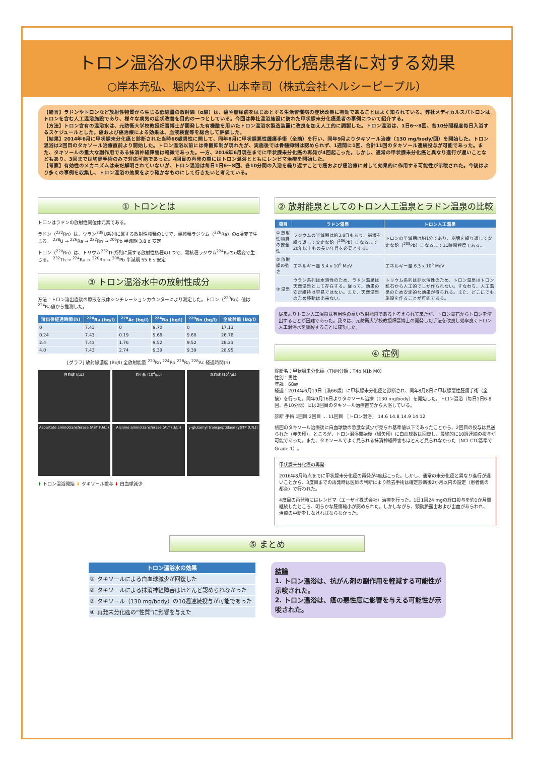トロン温浴水の甲状腺未分化癌患者に対する効果
○岸本充弘、堀内公子、山本幸司（株式会社ヘルシーピープル）
【緒言】ラドンやトロンなど放射性物質から生じる低線量の放射線（α線）は、癌や糖尿病をはじめとする生活習慣病の症状改善に有効であることはよく知られている。弊社メディカルスパトロンはトロンを含む人工温浴施設であり、様々な病気の症状改善を目的の一つとしている。今回は弊社温浴施設に訪れた甲状腺未分化癌患者の事例について紹介する。
【方法】トロン含有の温浴水は、元防衛大学校教授畑晋博士が開発した有機酸を用いたトロン温浴水製造装置に改良を加え人工的に調製した。トロン温浴は、1日6～8回、各10分間程度毎日入浴するスケジュールとした。癌および癌治療による効果は、血液検査等を総合して評価した。
【結果】2014年6月に甲状腺未分化癌と診断された当時66歳男性に関して、同年8月に甲状腺悪性腫瘍手術（全摘）を行い、同年9月よりタキソール治療（130 mg/body/回）を開始した。トロン温浴は2回目のタキソール治療直前より開始した。トロン温浴以前には骨髄抑制が現れたが、実施後では骨髄抑制は認められず、1週間に1回、合計11回のタキソール連続投与が可能であった。また、タキソールの重大な副作用である抹消神経障害は軽微であった。一方、2016年6月現在までに甲状腺未分化癌の再発が4回起こった。しかし、通常の甲状腺未分化癌と異なり進行が遅いことなどもあり、3回までは切除手術のみで対応可能であった。4回目の再発の際にはトロン温浴とともにレンビマ治療を開始した。
【考察】有効性のメカニズムは未だ解明されていないが、トロン温浴は毎日1日6～8回、各10分間の入浴を繰り返すことで癌および癌治療に対して効果的に作用する可能性が示唆された。今後はより多くの事例を収集し、トロン温浴の効果をより確かなものにして行きたいと考えている。
① トロンとは
トロンはラドンの放射性同位体元素である。
ラドン（<sup>222</sup>Rn）は、ウラン<sup>238</sup>U系列に属する放射性核種の1つで、親核種ラジウム（<sup>226</sup>Ra）のα壊変で生じる。 <sup>238</sup>U → <sup>226</sup>Ra → <sup>222</sup>Rn → <sup>206</sup>Pb 半減期 3.8 d 安定
トロン（<sup>220</sup>Rn）は、トリウム<sup>232</sup>Th系列に属する放射性核種の1つで、親核種ラジウム<sup>224</sup>Raのα壊変で生じる。 <sup>232</sup>Th → <sup>224</sup>Ra → <sup>220</sup>Rn → <sup>208</sup>Pb 半減期 55.6 s 安定
③ トロン温浴水中の放射性成分
方法：トロン溶出直後の原液を液体シンチレーションカウンターにより測定した。トロン（<sup>220</sup>Rn）値は<sup>224</sup>Ra値から推測した。
| 溶出後経過時間(h) | <sup>228</sup>Ra (bq/l) | <sup>228</sup>Ac (bq/l) | <sup>224</sup>Ra (bq/l) | <sup>220</sup>Rn (bq/l) | 全放射能 (Bq/l) |
| --- | --- | --- | --- | --- | --- |
| 0 | 7.43 | 0 | 9.70 | 0 | 17.13 |
| 0.24 | 7.43 | 0.19 | 9.68 | 9.68 | 26.78 |
| 2.4 | 7.43 | 1.76 | 9.52 | 9.52 | 28.23 |
| 4.0 | 7.43 | 2.74 | 9.39 | 9.39 | 28.95 |
[グラフ] 放射線濃度 (Bq/l) 全放射能量 <sup>220</sup>Rn <sup>224</sup>Ra <sup>228</sup>Ra <sup>228</sup>Ac 経過時間(h)
白血球 (/μL)
血小板 (10<sup>4</sup>/μL)
赤血球 (10<sup>4</sup>/μL)
Aspartate aminotransferase (AST (U/L))
Alanine aminotransferase (ALT (U/L))
γ-glutamyl transpeptidase (γGTP (U/L))
⬆ トロン温浴開始 ⬇ タキソール投与 ⬇ 白血球減少
② 放射能泉としてのトロン人工温泉とラドン温泉の比較
| 項目 | ラドン温泉 | トロン人工温泉 |
| --- | --- | --- |
| ① 放射性物質の安全性 | ラジウムの半減期は約3.8日もあり、崩壊を繰り返して安定な鉛（<sup>206</sup>Pb）になるまで20年以上もの長い年月を必要とする。 | トロンの半減期は約1分であり、崩壊を繰り返して安定な鉛（<sup>208</sup>Pb）になるまで11時間程度である。 |
| ② 放射線の強さ | エネルギー量 5.4 x 10<sup>6</sup> MeV | エネルギー量 6.3 x 10<sup>6</sup> MeV |
| ③ 温泉 | ウラン系列は水溶性のため、ラドン温泉は天然温泉として存在する。従って、効果の安定維持は容易ではない。また、天然温泉のため移動は出来ない。 | トリウム系列は非水溶性のため、トロン温泉はトロン鉱石から人工的でしか作られない。すなわち、人工温泉のため安定的な効果が得られる。また、どこにでも施設を作ることが可能である。 |
従来よりトロン人工温泉は有用性の高い放射能泉であると考えられて来たが、トロン鉱石からトロンを溶出することが困難であった。我々は、元防衛大学校教授畑晋博士の開発した手法を改良し効率良くトロン人工温浴水を調製することに成功した。
④ 症例
診断名：甲状腺未分化癌（TNM分類：T4b N1b M0）
性別：男性
年齢：68歳
経過：2014年6月19日（満66歳）に甲状腺未分化癌と診断され、同年8月8日に甲状腺悪性腫瘍手術（全摘）を行った。同年9月16日よりタキソール治療（130 mg/body）を開始した。トロン温浴（毎日1日6-8回、各10分間）には2回目のタキソール治療直前から入浴している。
診断 手術 1回目 2回目 … 11回目 ［トロン温浴］ 14.6 14.8 14.9 14.12
初回のタキソール治療後に白血球数の急激な減少が見られ基準値以下であったことから、2回目の投与は見送られた（赤矢印）。ところが、トロン温浴開始後（緑矢印）に白血球数は回復し、最終的に10週連続の投与が可能であった。また、タキソールでよく見られる抹消神経障害もほとんど見られなかった（NCI-CTC基準でGrade 1）。
甲状腺未分化癌の再発
2016年8月時点までに甲状腺未分化癌の再発が4度起こった。しかし、通常の未分化癌と異なり進行が遅いことから、3度目までの再発時は医師の判断により除去手術は確定診断後2か月以内の設定（患者側の都合）で行われた。
4度目の再発時にはレンビマ（エーザイ株式会社）治療を行った。1日1回24 mgの経口投与を約1か月間継続したところ、明らかな腫瘍縮小が認められた。しかしながら、頸動脈露出および出血があらわれ、治療の中断をしなければならなかった。
⑤ まとめ
| トロン温浴水の効果 | |
| --- | --- |
| ① | タキソールによる白血球減少が回復した |
| ② | タキソールによる抹消神経障害はほとんど認められなかった |
| ③ | タキソール（130 mg/body）の10週連続投与が可能であった |
| ④ | 再発未分化癌の”性質”に影響を与えた |
結論
1. トロン温浴は、抗がん剤の副作用を軽減する可能性が示唆された。
2. トロン温浴は、癌の悪性度に影響を与える可能性が示唆された。